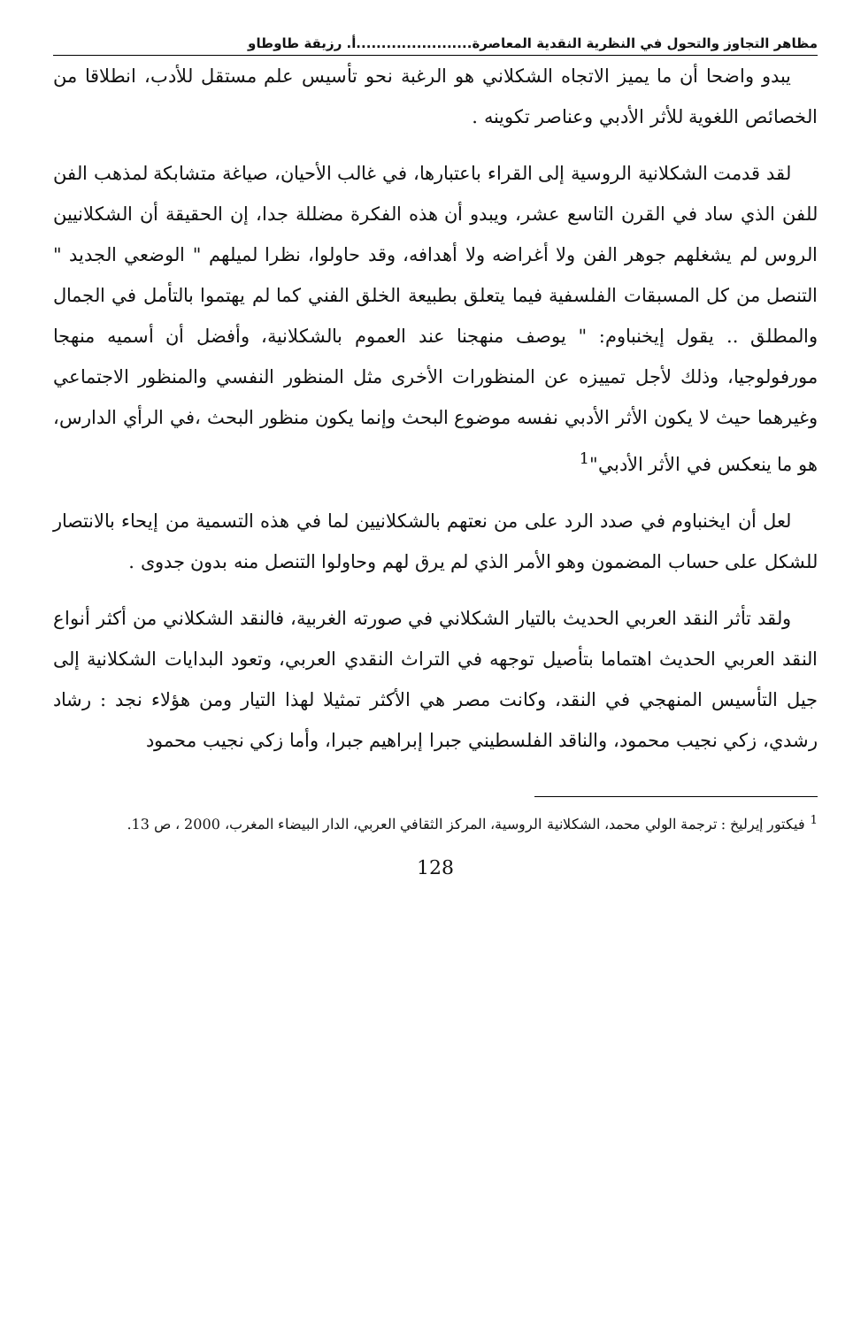مظاهر التجاوز والتحول في النظرية النقدية المعاصرة.......................أ. رزيقة طاوطاو
يبدو واضحا أن ما يميز الاتجاه الشكلاني هو الرغبة نحو تأسيس علم مستقل للأدب، انطلاقا من الخصائص اللغوية للأثر الأدبي وعناصر تكوينه .
لقد قدمت الشكلانية الروسية إلى القراء باعتبارها، في غالب الأحيان، صياغة متشابكة لمذهب الفن للفن الذي ساد في القرن التاسع عشر، ويبدو أن هذه الفكرة مضللة جدا، إن الحقيقة أن الشكلانيين الروس لم يشغلهم جوهر الفن ولا أغراضه ولا أهدافه، وقد حاولوا، نظرا لميلهم " الوضعي الجديد " التنصل من كل المسبقات الفلسفية فيما يتعلق بطبيعة الخلق الفني كما لم يهتموا بالتأمل في الجمال والمطلق .. يقول إيخنباوم: " يوصف منهجنا عند العموم بالشكلانية، وأفضل أن أسميه منهجا مورفولوجيا، وذلك لأجل تمييزه عن المنظورات الأخرى مثل المنظور النفسي والمنظور الاجتماعي وغيرهما حيث لا يكون الأثر الأدبي نفسه موضوع البحث وإنما يكون منظور البحث ،في الرأي الدارس، هو ما ينعكس في الأثر الأدبي"<sup>1</sup>
لعل أن ايخنباوم في صدد الرد على من نعتهم بالشكلانيين لما في هذه التسمية من إيحاء بالانتصار للشكل على حساب المضمون وهو الأمر الذي لم يرق لهم وحاولوا التنصل منه بدون جدوى .
ولقد تأثر النقد العربي الحديث بالتيار الشكلاني في صورته الغربية، فالنقد الشكلاني من أكثر أنواع النقد العربي الحديث اهتماما بتأصيل توجهه في التراث النقدي العربي، وتعود البدايات الشكلانية إلى جيل التأسيس المنهجي في النقد، وكانت مصر هي الأكثر تمثيلا لهذا التيار ومن هؤلاء نجد : رشاد رشدي، زكي نجيب محمود، والناقد الفلسطيني جبرا إبراهيم جبرا، وأما زكي نجيب محمود
<sup>1</sup> فيكتور إيرليخ : ترجمة الولي محمد، الشكلانية الروسية، المركز الثقافي العربي، الدار البيضاء المغرب، 2000 ، ص 13.
128